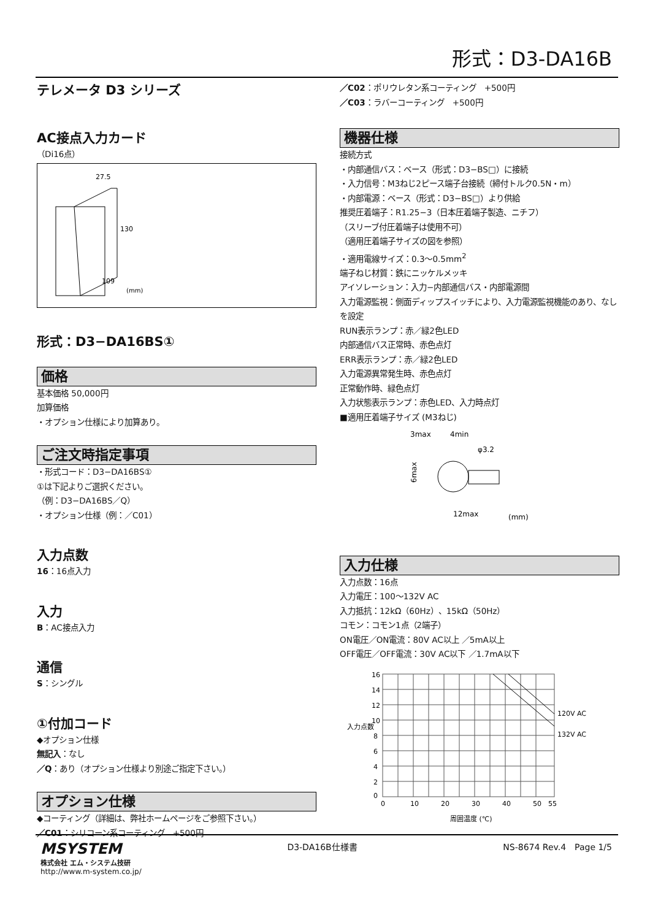形式：D3-DA16B
テレメータ D3 シリーズ
AC接点入力カード
（Di16点）
27.5
130
109
(mm)
形式：D3−DA16BS①
価格
基本価格 50,000円
加算価格
・オプション仕様により加算あり。
ご注文時指定事項
・形式コード：D3−DA16BS①
①は下記よりご選択ください。
（例：D3−DA16BS／Q）
・オプション仕様（例：／C01）
入力点数
16：16点入力
入力
B：AC接点入力
通信
S：シングル
①付加コード
◆オプション仕様
無記入：なし
／Q：あり（オプション仕様より別途ご指定下さい。）
オプション仕様
◆コーティング（詳細は、弊社ホームページをご参照下さい。）
／C01：シリコーン系コーティング　+500円
／C02：ポリウレタン系コーティング　+500円
／C03：ラバーコーティング　+500円
機器仕様
接続方式
・内部通信バス：ベース（形式：D3−BS□）に接続
・入力信号：M3ねじ2ピース端子台接続（締付トルク0.5N・m）
・内部電源：ベース（形式：D3−BS□）より供給
推奨圧着端子：R1.25−3（日本圧着端子製造、ニチフ）
（スリーブ付圧着端子は使用不可）
（適用圧着端子サイズの図を参照）
・適用電線サイズ：0.3〜0.5mm<sup>2</sup>
端子ねじ材質：鉄にニッケルメッキ
アイソレーション：入力−内部通信バス・内部電源間
入力電源監視：側面ディップスイッチにより、入力電源監視機能のあり、なしを設定
RUN表示ランプ：赤／緑2色LED
内部通信バス正常時、赤色点灯
ERR表示ランプ：赤／緑2色LED
入力電源異常発生時、赤色点灯
正常動作時、緑色点灯
入力状態表示ランプ：赤色LED、入力時点灯
■適用圧着端子サイズ (M3ねじ)
3max
4min
φ3.2
6max
12max
(mm)
入力仕様
入力点数：16点
入力電圧：100〜132V AC
入力抵抗：12kΩ（60Hz）、15kΩ（50Hz）
コモン：コモン1点（2端子）
ON電圧／ON電流：80V AC以上 ／5mA以上
OFF電圧／OFF電流：30V AC以下 ／1.7mA以下
16
14
12
10
8
6
4
2
0
120V AC
132V AC
0
10
20
30
40
50
55
入力点数
周囲温度 (℃)
MSYSTEM
株式会社 エム・システム技研
http://www.m-system.co.jp/
D3-DA16B仕様書 NS-8674 Rev.4　Page 1/5